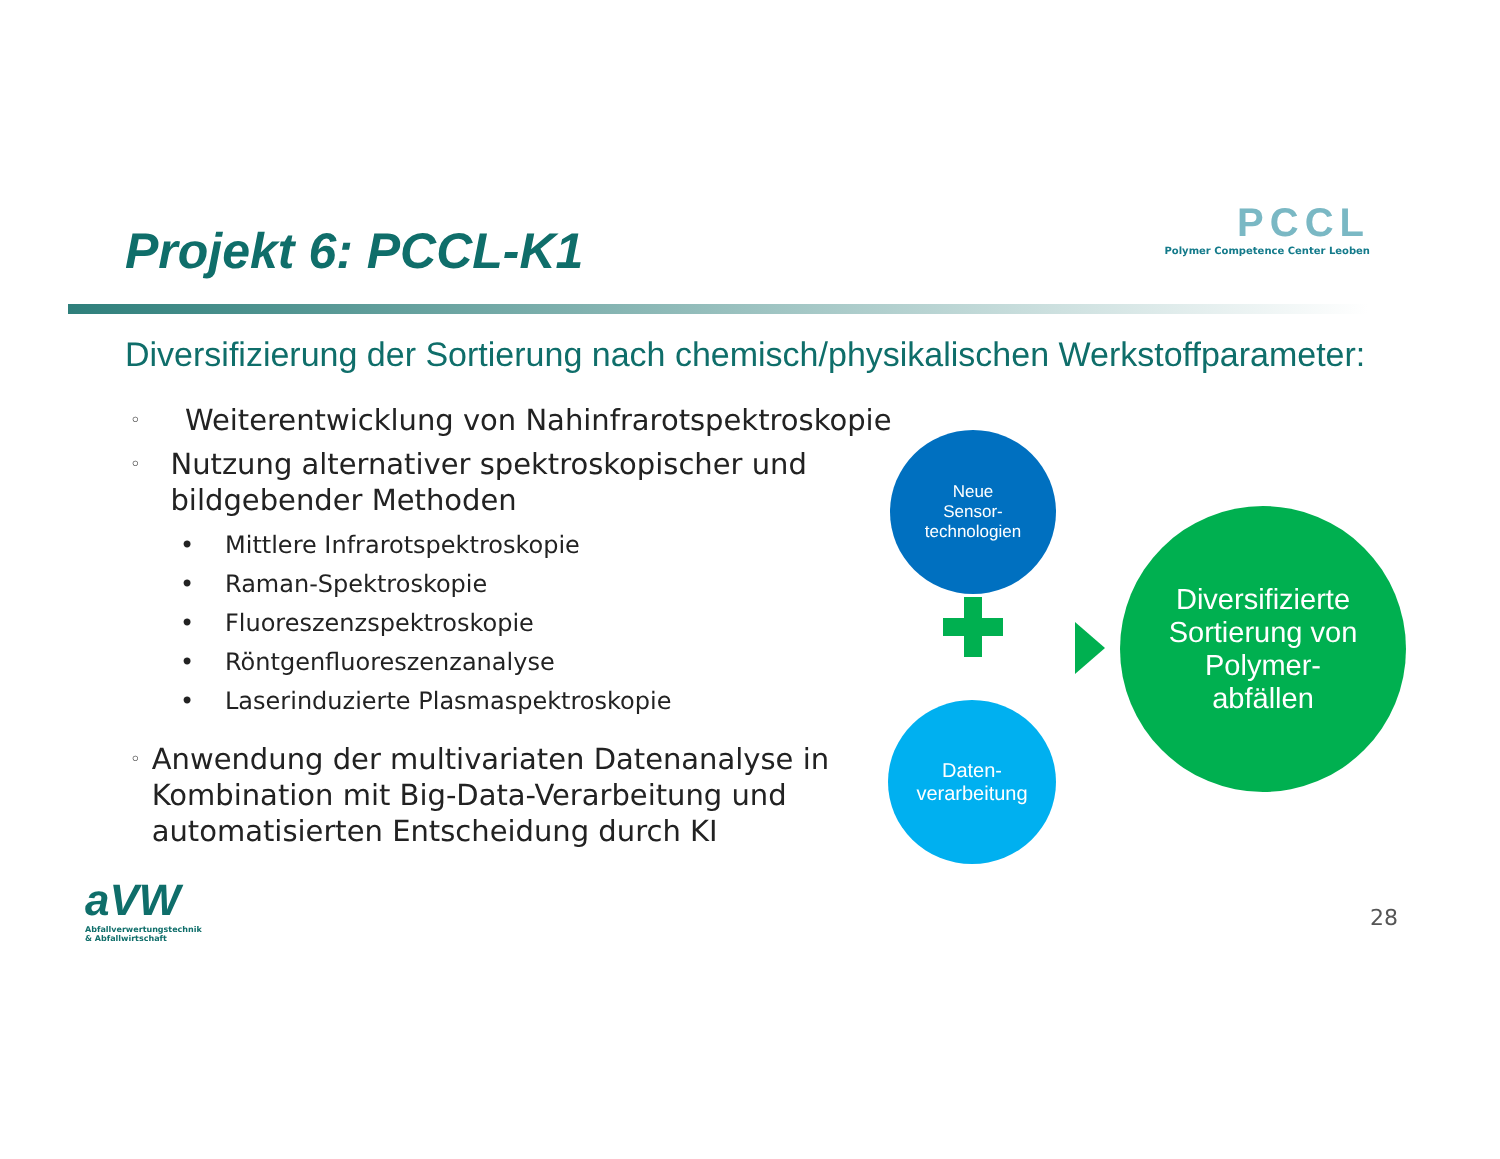Projekt 6: PCCL-K1
PCCL
Polymer Competence Center Leoben
Diversifizierung der Sortierung nach chemisch/physikalischen Werkstoffparameter:
◦ Weiterentwicklung von Nahinfrarotspektroskopie
◦ Nutzung alternativer spektroskopischer und bildgebender Methoden
• Mittlere Infrarotspektroskopie
• Raman-Spektroskopie
• Fluoreszenzspektroskopie
• Röntgenfluoreszenzanalyse
• Laserinduzierte Plasmaspektroskopie
◦ Anwendung der multivariaten Datenanalyse in Kombination mit Big-Data-Verarbeitung und automatisierten Entscheidung durch KI
Neue
Sensor-
technologien
Daten-
verarbeitung
Diversifizierte Sortierung von Polymer-
abfällen
aVW
Abfallverwertungstechnik
& Abfallwirtschaft
28